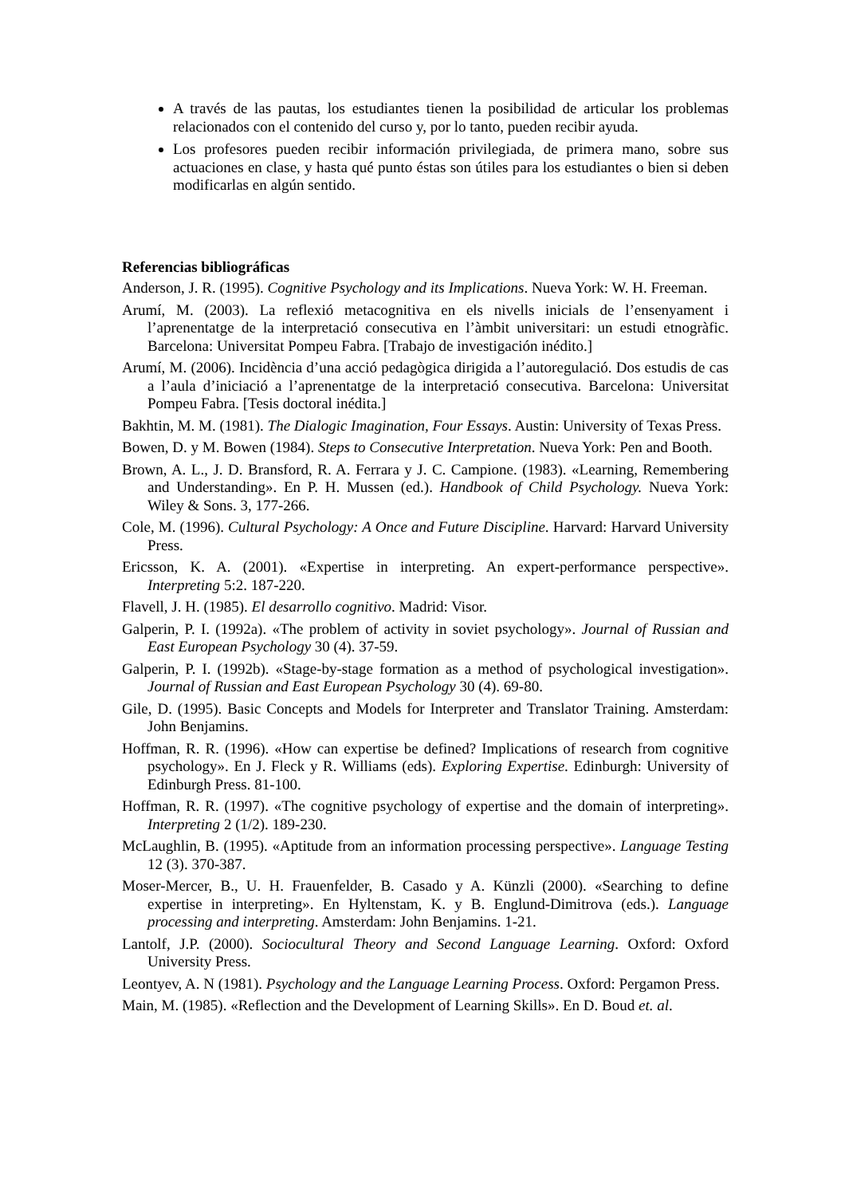A través de las pautas, los estudiantes tienen la posibilidad de articular los problemas relacionados con el contenido del curso y, por lo tanto, pueden recibir ayuda.
Los profesores pueden recibir información privilegiada, de primera mano, sobre sus actuaciones en clase, y hasta qué punto éstas son útiles para los estudiantes o bien si deben modificarlas en algún sentido.
Referencias bibliográficas
Anderson, J. R. (1995). Cognitive Psychology and its Implications. Nueva York: W. H. Freeman.
Arumí, M. (2003). La reflexió metacognitiva en els nivells inicials de l’ensenyament i l’aprenentatge de la interpretació consecutiva en l’àmbit universitari: un estudi etnogràfic. Barcelona: Universitat Pompeu Fabra. [Trabajo de investigación inédito.]
Arumí, M. (2006). Incidència d’una acció pedagògica dirigida a l’autoregulació. Dos estudis de cas a l’aula d’iniciació a l’aprenentatge de la interpretació consecutiva. Barcelona: Universitat Pompeu Fabra. [Tesis doctoral inédita.]
Bakhtin, M. M. (1981). The Dialogic Imagination, Four Essays. Austin: University of Texas Press.
Bowen, D. y M. Bowen (1984). Steps to Consecutive Interpretation. Nueva York: Pen and Booth.
Brown, A. L., J. D. Bransford, R. A. Ferrara y J. C. Campione. (1983). «Learning, Remembering and Understanding». En P. H. Mussen (ed.). Handbook of Child Psychology. Nueva York: Wiley & Sons. 3, 177-266.
Cole, M. (1996). Cultural Psychology: A Once and Future Discipline. Harvard: Harvard University Press.
Ericsson, K. A. (2001). «Expertise in interpreting. An expert-performance perspective». Interpreting 5:2. 187-220.
Flavell, J. H. (1985). El desarrollo cognitivo. Madrid: Visor.
Galperin, P. I. (1992a). «The problem of activity in soviet psychology». Journal of Russian and East European Psychology 30 (4). 37-59.
Galperin, P. I. (1992b). «Stage-by-stage formation as a method of psychological investigation». Journal of Russian and East European Psychology 30 (4). 69-80.
Gile, D. (1995). Basic Concepts and Models for Interpreter and Translator Training. Amsterdam: John Benjamins.
Hoffman, R. R. (1996). «How can expertise be defined? Implications of research from cognitive psychology». En J. Fleck y R. Williams (eds). Exploring Expertise. Edinburgh: University of Edinburgh Press. 81-100.
Hoffman, R. R. (1997). «The cognitive psychology of expertise and the domain of interpreting». Interpreting 2 (1/2). 189-230.
McLaughlin, B. (1995). «Aptitude from an information processing perspective». Language Testing 12 (3). 370-387.
Moser-Mercer, B., U. H. Frauenfelder, B. Casado y A. Künzli (2000). «Searching to define expertise in interpreting». En Hyltenstam, K. y B. Englund-Dimitrova (eds.). Language processing and interpreting. Amsterdam: John Benjamins. 1-21.
Lantolf, J.P. (2000). Sociocultural Theory and Second Language Learning. Oxford: Oxford University Press.
Leontyev, A. N (1981). Psychology and the Language Learning Process. Oxford: Pergamon Press.
Main, M. (1985). «Reflection and the Development of Learning Skills». En D. Boud et. al.